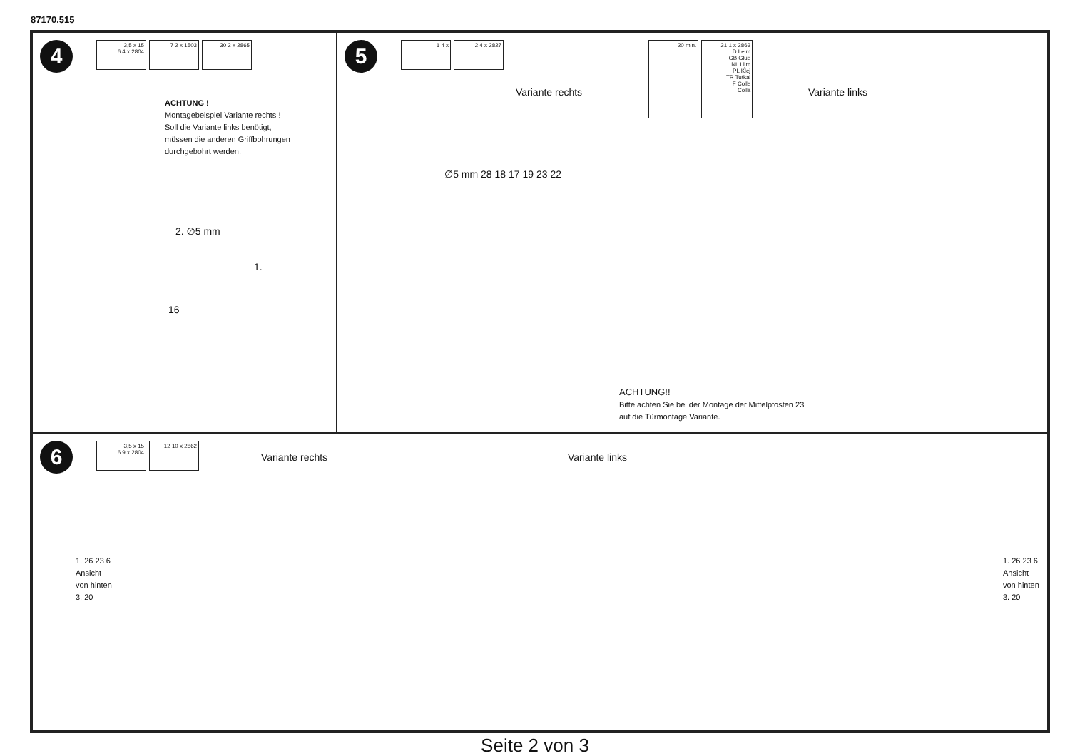87170.515
4 3,5 x 15
6 4 x 2804 7 2 x 1503 30 2 x 2865
ACHTUNG !
Montagebeispiel Variante rechts !
Soll die Variante links benötigt,
müssen die anderen Griffbohrungen
durchgebohrt werden.
2. ∅5 mm
1.
16
5 1 4 x 2 4 x 2827 20 min. 31 1 x 2863
D Leim
GB Glue
NL Lijm
PL Klej
TR Tutkal
F Colle
I Colla
Variante rechts Variante links
∅5 mm 28 18 17 19 23 22
ACHTUNG!!
Bitte achten Sie bei der Montage der Mittelpfosten 23
auf die Türmontage Variante.
6 3,5 x 15
6 9 x 2804 12 10 x 2862
Variante rechts Variante links
1. 26 23 6
Ansicht
von hinten
3. 20
1. 26 23 6
Ansicht
von hinten
3. 20
Seite 2 von 3